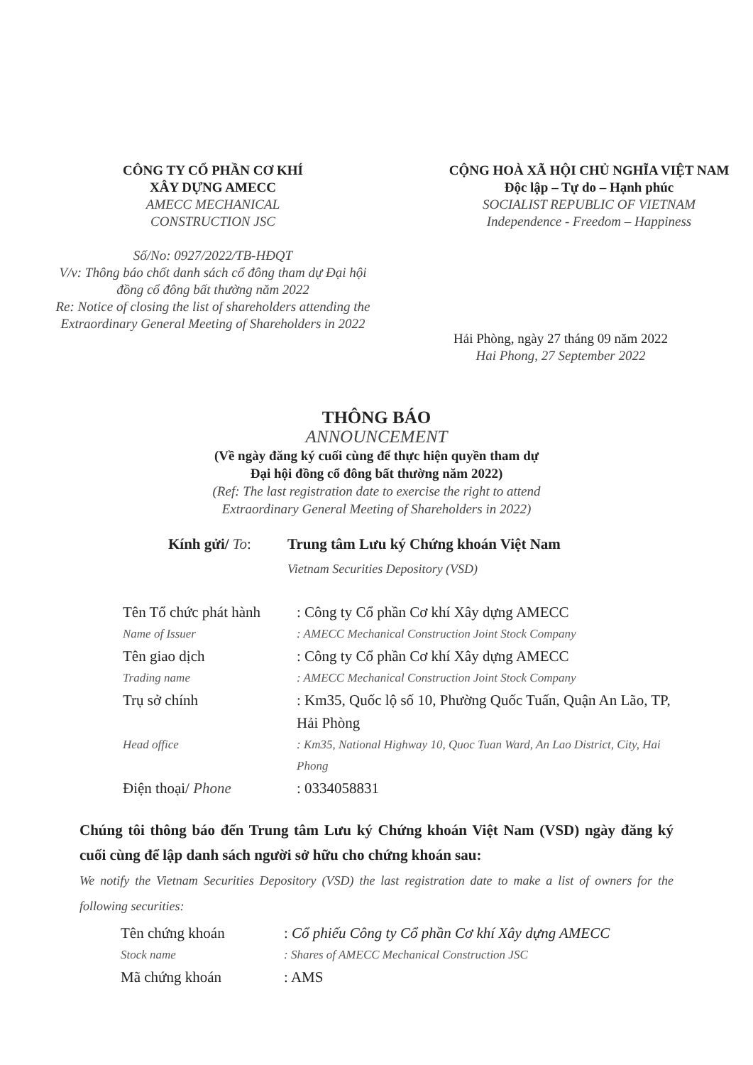CÔNG TY CỔ PHẦN CƠ KHÍ
XÂY DỰNG AMECC
AMECC MECHANICAL
CONSTRUCTION JSC
Số/No: 0927/2022/TB-HĐQT
V/v: Thông báo chốt danh sách cổ đông tham dự Đại hội
đồng cổ đông bất thường năm 2022
Re: Notice of closing the list of shareholders attending the
Extraordinary General Meeting of Shareholders in 2022
CỘNG HOÀ XÃ HỘI CHỦ NGHĨA VIỆT NAM
Độc lập – Tự do – Hạnh phúc
SOCIALIST REPUBLIC OF VIETNAM
Independence - Freedom – Happiness
Hải Phòng, ngày 27 tháng 09 năm 2022
Hai Phong, 27 September 2022
THÔNG BÁO
ANNOUNCEMENT
(Về ngày đăng ký cuối cùng để thực hiện quyền tham dự
Đại hội đồng cổ đông bất thường năm 2022)
(Ref: The last registration date to exercise the right to attend
Extraordinary General Meeting of Shareholders in 2022)
Kính gửi/ To: Trung tâm Lưu ký Chứng khoán Việt Nam
Vietnam Securities Depository (VSD)
Tên Tổ chức phát hành
: Công ty Cổ phần Cơ khí Xây dựng AMECC
Name of Issuer : AMECC Mechanical Construction Joint Stock Company
Tên giao dịch : Công ty Cổ phần Cơ khí Xây dựng AMECC
Trading name : AMECC Mechanical Construction Joint Stock Company
Trụ sở chính : Km35, Quốc lộ số 10, Phường Quốc Tuấn, Quận An Lão, TP, Hải Phòng
Head office : Km35, National Highway 10, Quoc Tuan Ward, An Lao District, City, Hai Phong
Điện thoại/ Phone : 0334058831
Chúng tôi thông báo đến Trung tâm Lưu ký Chứng khoán Việt Nam (VSD) ngày đăng ký cuối cùng để lập danh sách người sở hữu cho chứng khoán sau:
We notify the Vietnam Securities Depository (VSD) the last registration date to make a list of owners for the following securities:
Tên chứng khoán : Cổ phiếu Công ty Cổ phần Cơ khí Xây dựng AMECC
Stock name : Shares of AMECC Mechanical Construction JSC
Mã chứng khoán : AMS